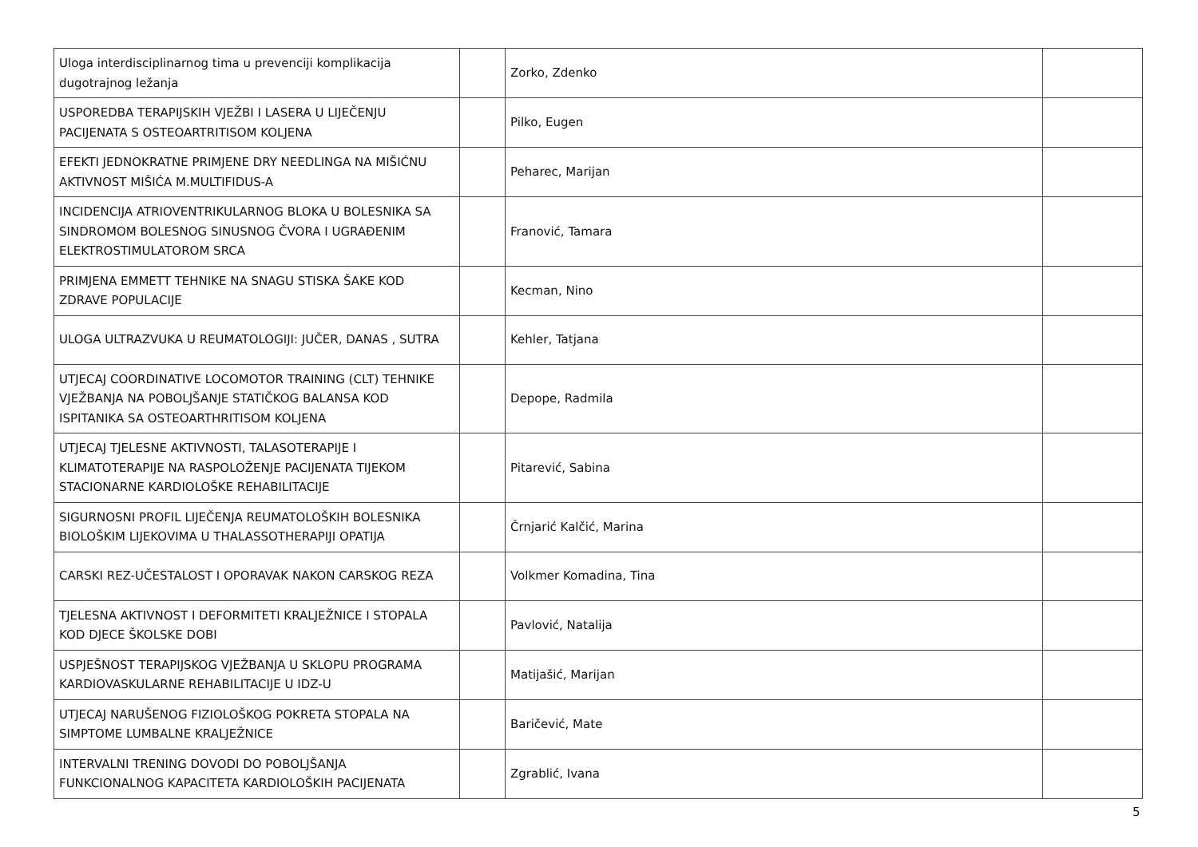| Uloga interdisciplinarnog tima u prevenciji komplikacija dugotrajnog ležanja | | Zorko, Zdenko | |
| USPOREDBA TERAPIJSKIH VJEŽBI I LASERA U LIJEČENJU PACIJENATA S OSTEOARTRITISOM KOLJENA | | Pilko, Eugen | |
| EFEKTI JEDNOKRATNE PRIMJENE DRY NEEDLINGA NA MIŠIĆNU AKTIVNOST MIŠIĆA M.MULTIFIDUS-A | | Peharec, Marijan | |
| INCIDENCIJA ATRIOVENTRIKULARNOG BLOKA U BOLESNIKA SA SINDROMOM BOLESNOG SINUSNOG ČVORA I UGRAĐENIM ELEKTROSTIMULATOROM SRCA | | Franović, Tamara | |
| PRIMJENA EMMETT TEHNIKE NA SNAGU STISKA ŠAKE KOD ZDRAVE POPULACIJE | | Kecman, Nino | |
| ULOGA ULTRAZVUKA U REUMATOLOGIJI: JUČER, DANAS , SUTRA | | Kehler, Tatjana | |
| UTJECAJ COORDINATIVE LOCOMOTOR TRAINING (CLT) TEHNIKE VJEŽBANJA NA POBOLJŠANJE STATIČKOG BALANSA KOD ISPITANIKA SA OSTEOARTHRITISOM KOLJENA | | Depope, Radmila | |
| UTJECAJ TJELESNE AKTIVNOSTI, TALASOTERAPIJE I KLIMATOTERAPIJE NA RASPOLOŽENJE PACIJENATA TIJEKOM STACIONARNE KARDIOLOŠKE REHABILITACIJE | | Pitarević, Sabina | |
| SIGURNOSNI PROFIL LIJEČENJA REUMATOLOŠKIH BOLESNIKA BIOLOŠKIM LIJEKOVIMA U THALASSOTHERAPIJI OPATIJA | | Črnjarić Kalčić, Marina | |
| CARSKI REZ-UČESTALOST I OPORAVAK NAKON CARSKOG REZA | | Volkmer Komadina, Tina | |
| TJELESNA AKTIVNOST I DEFORMITETI KRALJEŽNICE I STOPALA KOD DJECE ŠKOLSKE DOBI | | Pavlović, Natalija | |
| USPJEŠNOST TERAPIJSKOG VJEŽBANJA U SKLOPU PROGRAMA KARDIOVASKULARNE REHABILITACIJE U IDZ-U | | Matijašić, Marijan | |
| UTJECAJ NARUŠENOG FIZIOLOŠKOG POKRETA STOPALA NA SIMPTOME LUMBALNE KRALJEŽNICE | | Baričević, Mate | |
| INTERVALNI TRENING DOVODI DO POBOLJŠANJA FUNKCIONALNOG KAPACITETA KARDIOLOŠKIH PACIJENATA | | Zgrablić, Ivana | |
5